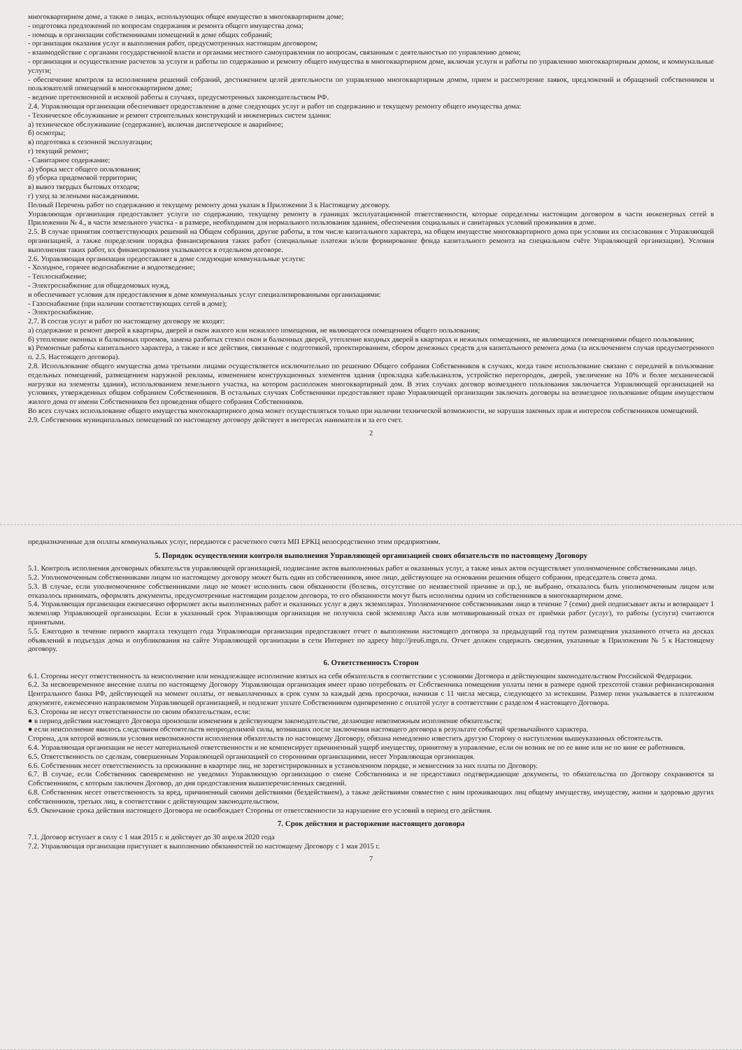многоквартирном доме, а также о лицах, использующих общее имущество в многоквартирном доме;
- подготовка предложений по вопросам содержания и ремонта общего имущества дома;
- помощь в организации собственниками помещений в доме общих собраний;
- организация оказания услуг и выполнения работ, предусмотренных настоящим договором;
- взаимодействие с органами государственной власти и органами местного самоуправления по вопросам, связанным с деятельностью по управлению домом;
- организация и осуществление расчетов за услуги и работы по содержанию и ремонту общего имущества в многоквартирном доме, включая услуги и работы по управлению многоквартирным домом, и коммунальные услуги;
- обеспечение контроля за исполнением решений собраний, достижением целей деятельности по управлению многоквартирным домом, прием и рассмотрение заявок, предложений и обращений собственников и пользователей помещений в многоквартирном доме;
- ведение претензионной и исковой работы в случаях, предусмотренных законодательством РФ.
2.4. Управляющая организация обеспечивает предоставление в доме следующих услуг и работ по содержанию и текущему ремонту общего имущества дома:
- Техническое обслуживание и ремонт строительных конструкций и инженерных систем здания:
а) техническое обслуживание (содержание), включая диспетчерское и аварийное;
б) осмотры;
в) подготовка к сезонной эксплуатации;
г) текущий ремонт;
- Санитарное содержание:
а) уборка мест общего пользования;
б) уборка придомовой территории;
в) вывоз твердых бытовых отходов;
г) уход за зелеными насаждениями.
Полный Перечень работ по содержанию и текущему ремонту дома указан в Приложении 3 к Настоящему договору.
Управляющая организация предоставляет услуги по содержанию, текущему ремонту в границах эксплуатационной ответственности, которые определены настоящим договором в части инженерных сетей в Приложении № 4., в части земельного участка - в размере, необходимом для нормального пользования зданием, обеспечения социальных и санитарных условий проживания в доме.
2.5. В случае принятия соответствующих решений на Общем собрании, другие работы, в том числе капитального характера, на общем имуществе многоквартирного дома при условии их согласования с Управляющей организацией, а также определения порядка финансирования таких работ (специальные платежи и/или формирование фонда капитального ремонта на специальном счёте Управляющей организации). Условия выполнения таких работ, их финансирования указываются в отдельном договоре.
2.6. Управляющая организация предоставляет в доме следующие коммунальные услуги:
- Холодное, горячее водоснабжение и водоотведение;
- Теплоснабжение;
- Электроснабжение для общедомовых нужд,
и обеспечивает условия для предоставления в доме коммунальных услуг специализированными организациями:
- Газоснабжение (при наличии соответствующих сетей в доме);
- Электроснабжение.
2.7. В состав услуг и работ по настоящему договору не входят:
а) содержание и ремонт дверей в квартиры, дверей и окон жилого или нежилого помещения, не являющегося помещением общего пользования;
б) утепление оконных и балконных проемов, замена разбитых стекол окон и балконных дверей, утепление входных дверей в квартирах и нежилых помещениях, не являющихся помещениями общего пользования;
в) Ремонтные работы капитального характера, а также и все действия, связанные с подготовкой, проектированием, сбором денежных средств для капитального ремонта дома (за исключением случая предусмотренного п. 2.5. Настоящего договора).
2.8. Использование общего имущества дома третьими лицами осуществляется исключительно по решению Общего собрания Собственников в случаях, когда такое использование связано с передачей в пользование отдельных помещений, размещением наружной рекламы, изменением конструкционных элементов здания (прокладка кабельканалов, устройство перегородок, дверей, увеличение на 10% и более механической нагрузки на элементы здания), использованием земельного участка, на котором расположен многоквартирный дом. В этих случаях договор возмездного пользования заключается Управляющей организацией на условиях, утвержденных общим собранием Собственников. В остальных случаях Собственники предоставляют право Управляющей организации заключать договоры на возмездное пользование общим имуществом жилого дома от имени Собственников без проведения общего собрания Собственников.
Во всех случаях использование общего имущества многоквартирного дома может осуществляться только при наличии технической возможности, не нарушая законных прав и интересов собственников помещений.
2.9. Собственник муниципальных помещений по настоящему договору действует в интересах нанимателя и за его счет.
2
предназначенные для оплаты коммунальных услуг, передаются с расчетного счета МП ЕРКЦ непосредственно этим предприятиям.
5. Порядок осуществления контроля выполнения Управляющей организацией своих обязательств по настоящему Договору
5.1. Контроль исполнения договорных обязательств управляющей организацией, подписание актов выполненных работ и оказанных услуг, а также иных актов осуществляет уполномоченное собственниками лицо.
5.2. Уполномоченным собственниками лицом по настоящему договору может быть один из собственников, иное лицо, действующее на основании решения общего собрания, председатель совета дома.
5.3. В случае, если уполномоченное собственниками лицо не может исполнить свои обязанности (болезнь, отсутствие по неизвестной причине и пр.), не выбрано, отказалось быть уполномоченным лицом или отказалось принимать, оформлять документы, предусмотренные настоящим разделом договора, то его обязанности могут быть исполнены одним из собственников в многоквартирном доме.
5.4. Управляющая организация ежемесячно оформляет акты выполненных работ и оказанных услуг в двух экземплярах. Уполномоченное собственниками лицо в течение 7 (семи) дней подписывает акты и возвращает 1 экземпляр Управляющей организации. Если в указанный срок Управляющая организация не получила свой экземпляр Акта или мотивированный отказ от приёмки работ (услуг), то работы (услуги) считаются принятыми.
5.5. Ежегодно в течение первого квартала текущего года Управляющая организация предоставляет отчет о выполнении настоящего договора за предыдущий год путем размещения указанного отчета на досках объявлений в подъездах дома и опубликования на сайте Управляющей организации в сети Интернет по адресу http://jreu6.mgn.ru. Отчет должен содержать сведения, указанные в Приложении № 5 к Настоящему договору.
6. Ответственность Сторон
6.1. Стороны несут ответственность за неисполнение или ненадлежащее исполнение взятых на себя обязательств в соответствии с условиями Договора и действующим законодательством Российской Федерации.
6.2. За несвоевременное внесение платы по настоящему Договору Управляющая организация имеет право потребовать от Собственника помещения уплаты пени в размере одной трехсотой ставки рефинансирования Центрального банка РФ, действующей на момент оплаты, от невыплаченных в срок сумм за каждый день просрочки, начиная с 11 числа месяца, следующего за истекшим. Размер пени указывается в платежном документе, ежемесячно направляемом Управляющей организацией, и подлежит уплате Собственником одновременно с оплатой услуг в соответствии с разделом 4 настоящего Договора.
6.3. Стороны не несут ответственности по своим обязательствам, если:
● в период действия настоящего Договора произошли изменения в действующем законодательстве, делающие невозможным исполнение обязательств;
● если неисполнение явилось следствием обстоятельств непреодолимой силы, возникших после заключения настоящего договора в результате событий чрезвычайного характера.
Сторона, для которой возникли условия невозможности исполнения обязательств по настоящему Договору, обязана немедленно известить другую Сторону о наступлении вышеуказанных обстоятельств.
6.4. Управляющая организация не несет материальной ответственности и не компенсирует причиненный ущерб имуществу, принятому в управление, если он возник не по ее вине или не по вине ее работников.
6.5. Ответственность по сделкам, совершенным Управляющей организацией со сторонними организациями, несет Управляющая организация.
6.6. Собственник несет ответственность за проживание в квартире лиц, не зарегистрированных в установленном порядке, и невнесения за них платы по Договору.
6.7. В случае, если Собственник своевременно не уведомил Управляющую организацию о смене Собственника и не предоставил подтверждающие документы, то обязательства по Договору сохраняются за Собственником, с которым заключен Договор, до дня предоставления вышеперечисленных сведений.
6.8. Собственник несет ответственность за вред, причиненный своими действиями (бездействием), а также действиями совместно с ним проживающих лиц общему имуществу, имуществу, жизни и здоровью других собственников, третьих лиц, в соответствии с действующим законодательством.
6.9. Окончание срока действия настоящего Договора не освобождает Стороны от ответственности за нарушение его условий в период его действия.
7. Срок действия и расторжение настоящего договора
7.1. Договор вступает в силу с 1 мая 2015 г. и действует до 30 апреля 2020 года
7.2. Управляющая организация приступает к выполнению обязанностей по настоящему Договору с 1 мая 2015 г.
7